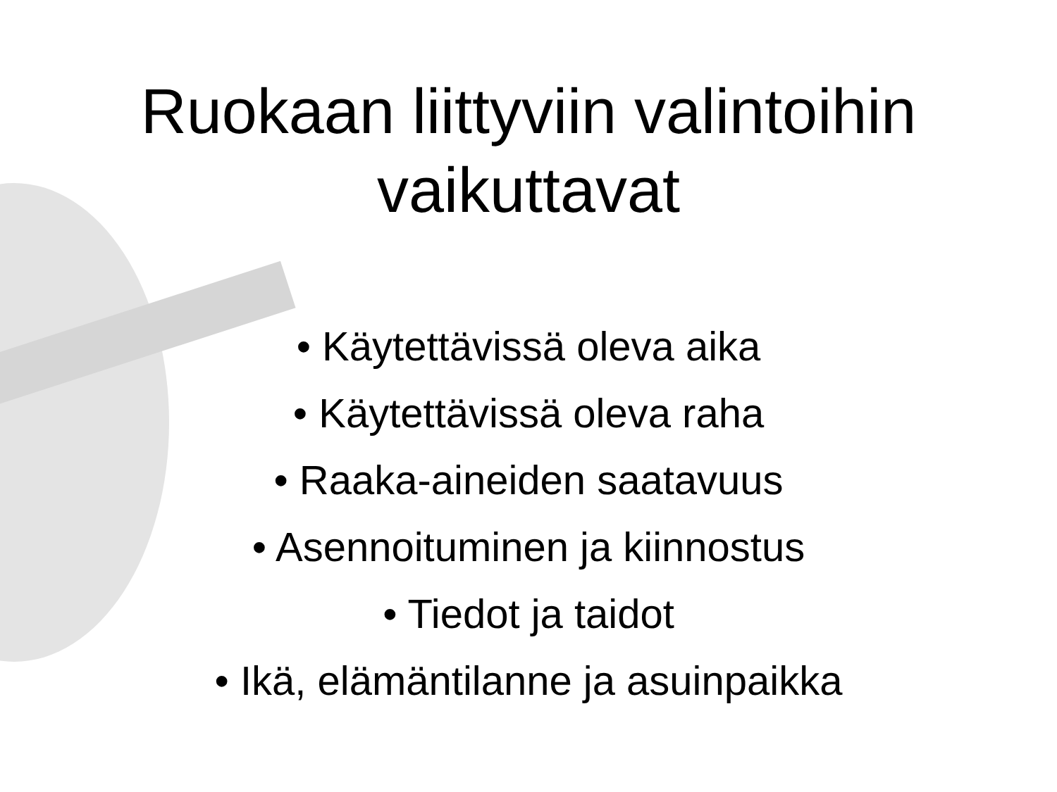Ruokaan liittyviin valintoihin
vaikuttavat
• Käytettävissä oleva aika
• Käytettävissä oleva raha
• Raaka-aineiden saatavuus
• Asennoituminen ja kiinnostus
• Tiedot ja taidot
• Ikä, elämäntilanne ja asuinpaikka